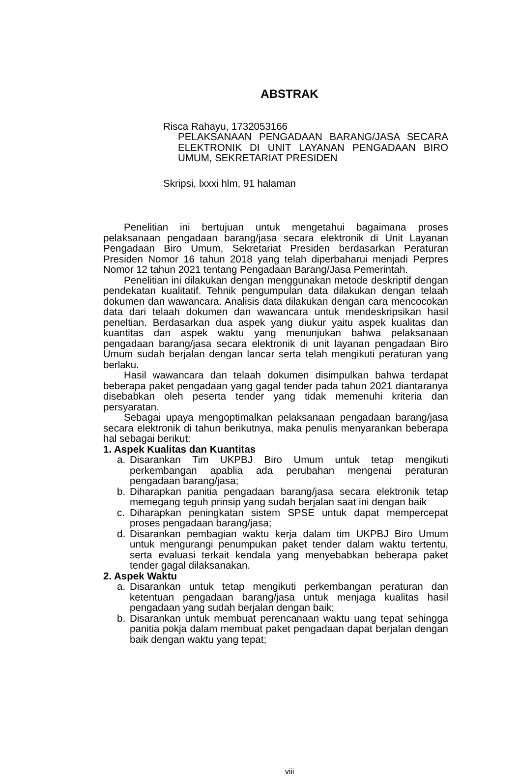ABSTRAK
Risca Rahayu, 1732053166
PELAKSANAAN PENGADAAN BARANG/JASA SECARA ELEKTRONIK DI UNIT LAYANAN PENGADAAN BIRO UMUM, SEKRETARIAT PRESIDEN
Skripsi, lxxxi hlm, 91 halaman
Penelitian ini bertujuan untuk mengetahui bagaimana proses pelaksanaan pengadaan barang/jasa secara elektronik di Unit Layanan Pengadaan Biro Umum, Sekretariat Presiden berdasarkan Peraturan Presiden Nomor 16 tahun 2018 yang telah diperbaharui menjadi Perpres Nomor 12 tahun 2021 tentang Pengadaan Barang/Jasa Pemerintah.
Penelitian ini dilakukan dengan menggunakan metode deskriptif dengan pendekatan kualitatif. Tehnik pengumpulan data dilakukan dengan telaah dokumen dan wawancara. Analisis data dilakukan dengan cara mencocokan data dari telaah dokumen dan wawancara untuk mendeskripsikan hasil peneltian. Berdasarkan dua aspek yang diukur yaitu aspek kualitas dan kuantitas dan aspek waktu yang menunjukan bahwa pelaksanaan pengadaan barang/jasa secara elektronik di unit layanan pengadaan Biro Umum sudah berjalan dengan lancar serta telah mengikuti peraturan yang berlaku.
Hasil wawancara dan telaah dokumen disimpulkan bahwa terdapat beberapa paket pengadaan yang gagal tender pada tahun 2021 diantaranya disebabkan oleh peserta tender yang tidak memenuhi kriteria dan persyaratan.
Sebagai upaya mengoptimalkan pelaksanaan pengadaan barang/jasa secara elektronik di tahun berikutnya, maka penulis menyarankan beberapa hal sebagai berikut:
1. Aspek Kualitas dan Kuantitas
a. Disarankan Tim UKPBJ Biro Umum untuk tetap mengikuti perkembangan apablia ada perubahan mengenai peraturan pengadaan barang/jasa;
b. Diharapkan panitia pengadaan barang/jasa secara elektronik tetap memegang teguh prinsip yang sudah berjalan saat ini dengan baik
c. Diharapkan peningkatan sistem SPSE untuk dapat mempercepat proses pengadaan barang/jasa;
d. Disarankan pembagian waktu kerja dalam tim UKPBJ Biro Umum untuk mengurangi penumpukan paket tender dalam waktu tertentu, serta evaluasi terkait kendala yang menyebabkan beberapa paket tender gagal dilaksanakan.
2. Aspek Waktu
a. Disarankan untuk tetap mengikuti perkembangan peraturan dan ketentuan pengadaan barang/jasa untuk menjaga kualitas hasil pengadaan yang sudah berjalan dengan baik;
b. Disarankan untuk membuat perencanaan waktu uang tepat sehingga panitia pokja dalam membuat paket pengadaan dapat berjalan dengan baik dengan waktu yang tepat;
viii